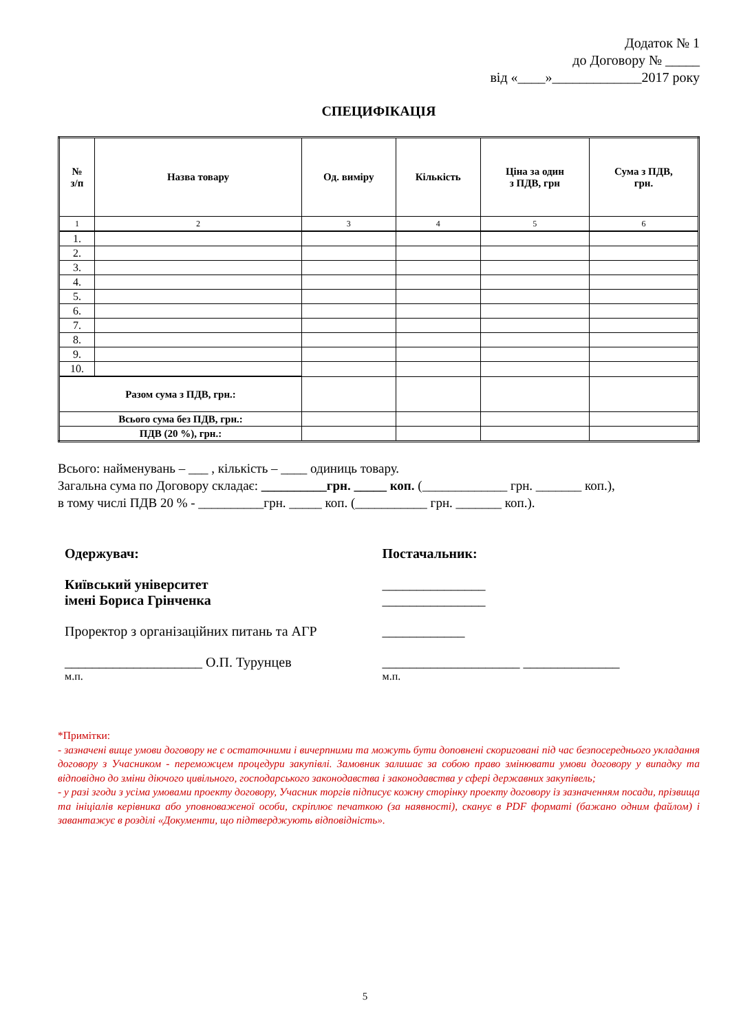Додаток № 1
до Договору № _____
від «____»_____________2017 року
СПЕЦИФІКАЦІЯ
| № з/п | Назва товару | Од. виміру | Кількість | Ціна за один з ПДВ, грн | Сума з ПДВ, грн. |
| --- | --- | --- | --- | --- | --- |
| 1 | 2 | 3 | 4 | 5 | 6 |
| 1. | | | | | |
| 2. | | | | | |
| 3. | | | | | |
| 4. | | | | | |
| 5. | | | | | |
| 6. | | | | | |
| 7. | | | | | |
| 8. | | | | | |
| 9. | | | | | |
| 10. | | | | | |
| Разом сума з ПДВ, грн.: | | | | | |
| Всього сума без ПДВ, грн.: | | | | | |
| ПДВ (20 %), грн.: | | | | | |
Всього: найменувань – ___ , кількість – ____ одиниць товару.
Загальна сума по Договору складає: __________грн. _____ коп. (_____________ грн. _______ коп.),
в тому числі ПДВ 20 % - __________грн. _____ коп. (___________ грн. _______ коп.).
Одержувач:
Київський університет
імені Бориса Грінченка
Проректор з організаційних питань та АГР
____________________ О.П. Турунцев
м.п.
Постачальник:
_______________
_______________
____________
____________________ ______________
м.п.
*Примітки:
- зазначені вище умови договору не є остаточними і вичерпними та можуть бути доповнені скориговані під час безпосереднього укладання договору з Учасником - переможцем процедури закупівлі. Замовник залишає за собою право змінювати умови договору у випадку та відповідно до зміни діючого цивільного, господарського законодавства і законодавства у сфері державних закупівель;
- у разі згоди з усіма умовами проекту договору, Учасник торгів підписує кожну сторінку проекту договору із зазначенням посади, прізвища та ініціалів керівника або уповноваженої особи, скріплює печаткою (за наявності), сканує в PDF форматі (бажано одним файлом) і завантажує в розділі «Документи, що підтверджують відповідність».
5